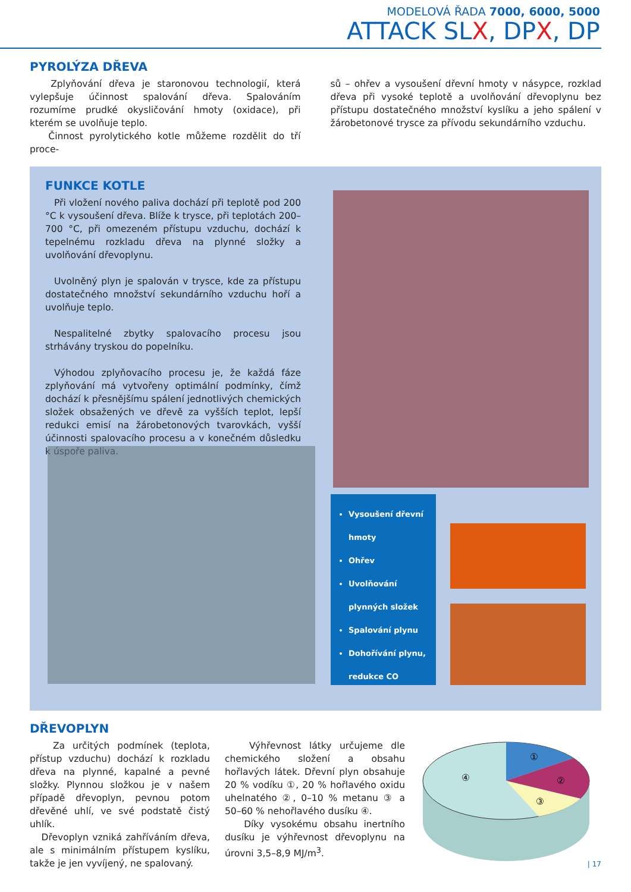MODELOVÁ ŘADA 7000, 6000, 5000
ATTACK SLX, DPX, DP
PYROLÝZA DŘEVA
Zplyňování dřeva je staronovou technologií, která vylepšuje účinnost spalování dřeva. Spalováním rozumíme prudké okysličování hmoty (oxidace), při kterém se uvolňuje teplo.
Činnost pyrolytického kotle můžeme rozdělit do tří proce-
sů – ohřev a vysoušení dřevní hmoty v násypce, rozklad dřeva při vysoké teplotě a uvolňování dřevoplynu bez přístupu dostatečného množství kyslíku a jeho spálení v žárobetonové trysce za přívodu sekundárního vzduchu.
FUNKCE KOTLE
Při vložení nového paliva dochází při teplotě pod 200 °C k vysoušení dřeva. Blíže k trysce, při teplotách 200–700 °C, při omezeném přístupu vzduchu, dochází k tepelnému rozkladu dřeva na plynné složky a uvolňování dřevoplynu.
Uvolněný plyn je spalován v trysce, kde za přístupu dostatečného množství sekundárního vzduchu hoří a uvolňuje teplo.
Nespalitelné zbytky spalovacího procesu jsou strhávány tryskou do popelníku.
Výhodou zplyňovacího procesu je, že každá fáze zplyňování má vytvořeny optimální podmínky, čímž dochází k přesnějšímu spálení jednotlivých chemických složek obsažených ve dřevě za vyšších teplot, lepší redukci emisí na žárobetonových tvarovkách, vyšší účinnosti spalovacího procesu a v konečném důsledku k úspoře paliva.
Vysoušení dřevní hmoty
Ohřev
Uvolňování plynných složek
Spalování plynu
Dohořívání plynu, redukce CO
DŘEVOPLYN
Za určitých podmínek (teplota, přístup vzduchu) dochází k rozkladu dřeva na plynné, kapalné a pevné složky. Plynnou složkou je v našem případě dřevoplyn, pevnou potom dřevěné uhlí, ve své podstatě čistý uhlík.
Dřevoplyn vzniká zahříváním dřeva, ale s minimálním přístupem kyslíku, takže je jen vyvíjený, ne spalovaný.
Výhřevnost látky určujeme dle chemického složení a obsahu hořlavých látek. Dřevní plyn obsahuje 20 % vodíku ①, 20 % hořlavého oxidu uhelnatého ②, 0–10 % metanu ③ a 50–60 % nehořlavého dusíku ④.
Díky vysokému obsahu inertního dusíku je výhřevnost dřevoplynu na úrovni 3,5–8,9 MJ/m<sup>3</sup>.
①
②
③
④
| 17